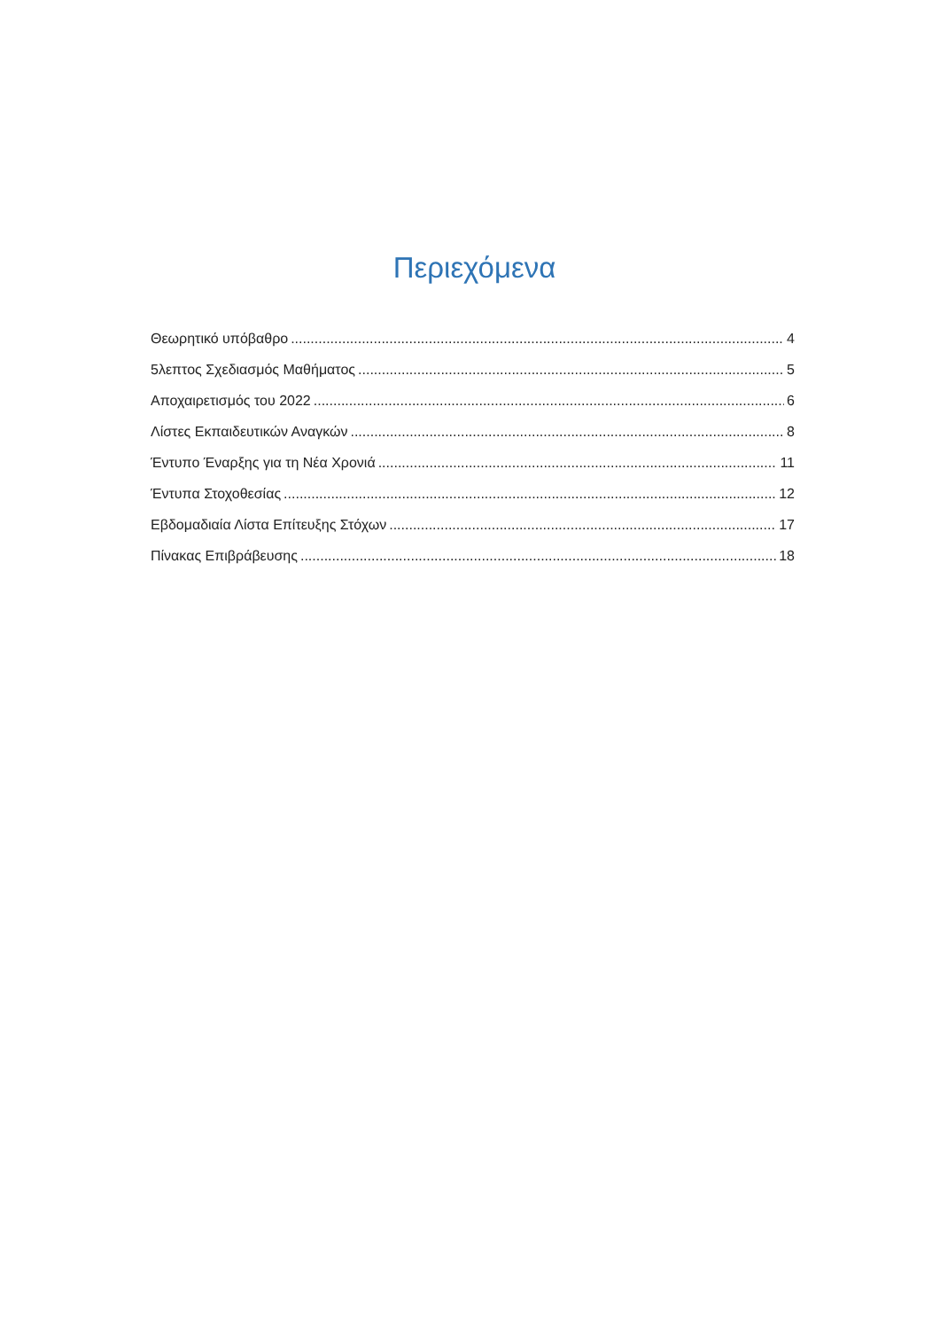Περιεχόμενα
Θεωρητικό υπόβαθρο 4
5λεπτος Σχεδιασμός Μαθήματος 5
Αποχαιρετισμός του 2022 6
Λίστες Εκπαιδευτικών Αναγκών 8
Έντυπο Έναρξης για τη Νέα Χρονιά 11
Έντυπα Στοχοθεσίας 12
Εβδομαδιαία Λίστα Επίτευξης Στόχων 17
Πίνακας Επιβράβευσης 18